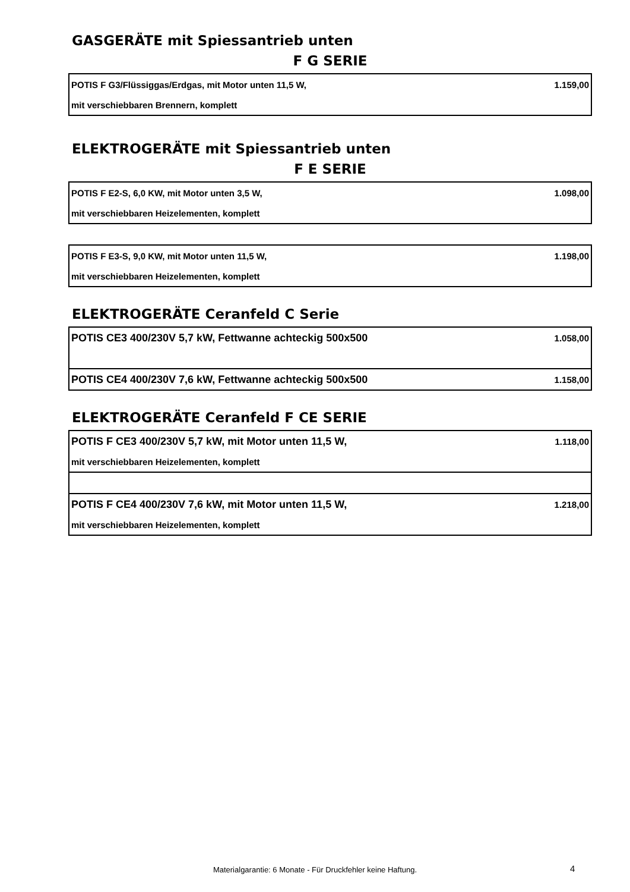GASGERÄTE mit Spiessantrieb unten
F G SERIE
| POTIS F G3/Flüssiggas/Erdgas, mit Motor unten 11,5 W, | 1.159,00 |
| mit verschiebbaren Brennern, komplett | |
ELEKTROGERÄTE mit Spiessantrieb unten
F E SERIE
| POTIS F E2-S, 6,0 KW, mit Motor unten 3,5 W, | 1.098,00 |
| mit verschiebbaren Heizelementen, komplett | |
| POTIS F E3-S, 9,0 KW, mit Motor unten 11,5 W, | 1.198,00 |
| mit verschiebbaren Heizelementen, komplett | |
ELEKTROGERÄTE Ceranfeld C Serie
| POTIS CE3 400/230V 5,7 kW, Fettwanne achteckig 500x500 | 1.058,00 |
| POTIS CE4 400/230V 7,6 kW, Fettwanne achteckig 500x500 | 1.158,00 |
ELEKTROGERÄTE Ceranfeld F CE SERIE
| POTIS F CE3 400/230V 5,7 kW, mit Motor unten 11,5 W, | 1.118,00 |
| mit verschiebbaren Heizelementen, komplett | |
| POTIS F CE4 400/230V 7,6 kW, mit Motor unten 11,5 W, | 1.218,00 |
| mit verschiebbaren Heizelementen, komplett | |
Materialgarantie: 6 Monate - Für Druckfehler keine Haftung. 4